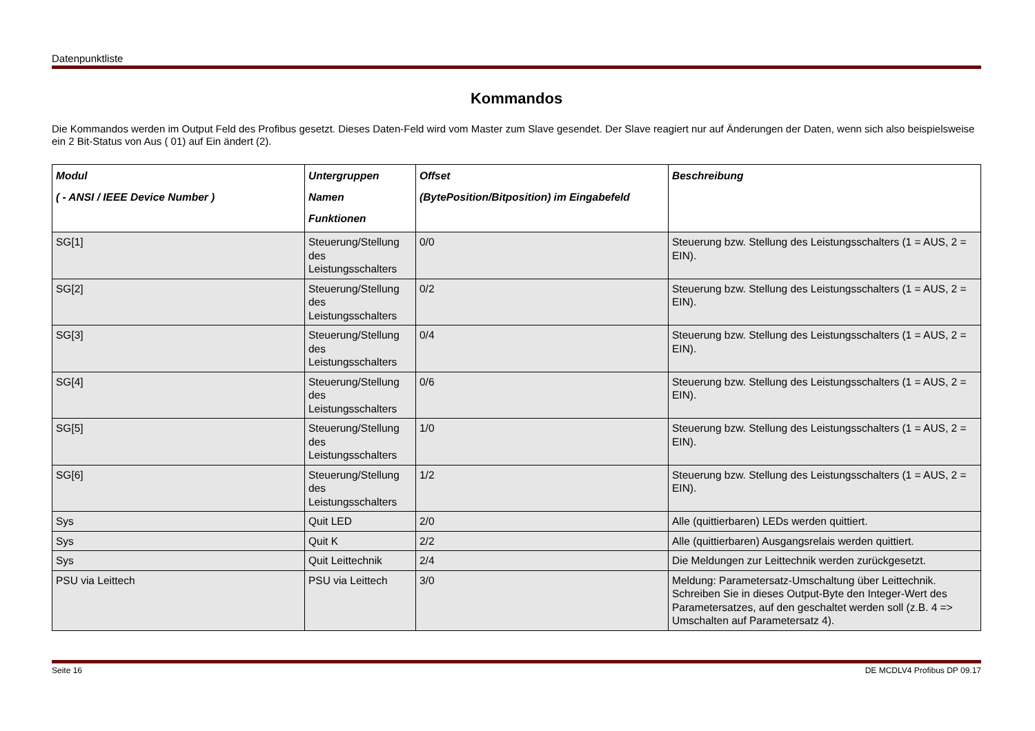Datenpunktliste
Kommandos
Die Kommandos werden im Output Feld des Profibus gesetzt. Dieses Daten-Feld wird vom Master zum Slave gesendet. Der Slave reagiert nur auf Änderungen der Daten, wenn sich also beispielsweise ein 2 Bit-Status von Aus ( 01) auf Ein ändert (2).
| Modul ( - ANSI / IEEE Device Number ) | Untergruppen Namen Funktionen | Offset (BytePosition/Bitposition) im Eingabefeld | Beschreibung |
| --- | --- | --- | --- |
| SG[1] | Steuerung/Stellung des Leistungsschalters | 0/0 | Steuerung bzw. Stellung des Leistungsschalters (1 = AUS, 2 = EIN). |
| SG[2] | Steuerung/Stellung des Leistungsschalters | 0/2 | Steuerung bzw. Stellung des Leistungsschalters (1 = AUS, 2 = EIN). |
| SG[3] | Steuerung/Stellung des Leistungsschalters | 0/4 | Steuerung bzw. Stellung des Leistungsschalters (1 = AUS, 2 = EIN). |
| SG[4] | Steuerung/Stellung des Leistungsschalters | 0/6 | Steuerung bzw. Stellung des Leistungsschalters (1 = AUS, 2 = EIN). |
| SG[5] | Steuerung/Stellung des Leistungsschalters | 1/0 | Steuerung bzw. Stellung des Leistungsschalters (1 = AUS, 2 = EIN). |
| SG[6] | Steuerung/Stellung des Leistungsschalters | 1/2 | Steuerung bzw. Stellung des Leistungsschalters (1 = AUS, 2 = EIN). |
| Sys | Quit LED | 2/0 | Alle (quittierbaren) LEDs werden quittiert. |
| Sys | Quit K | 2/2 | Alle (quittierbaren) Ausgangsrelais werden quittiert. |
| Sys | Quit Leittechnik | 2/4 | Die Meldungen zur Leittechnik werden zurückgesetzt. |
| PSU via Leittech | PSU via Leittech | 3/0 | Meldung: Parametersatz-Umschaltung über Leittechnik. Schreiben Sie in dieses Output-Byte den Integer-Wert des Parametersatzes, auf den geschaltet werden soll (z.B. 4 => Umschalten auf Parametersatz 4). |
Seite 16 DE MCDLV4 Profibus DP 09.17